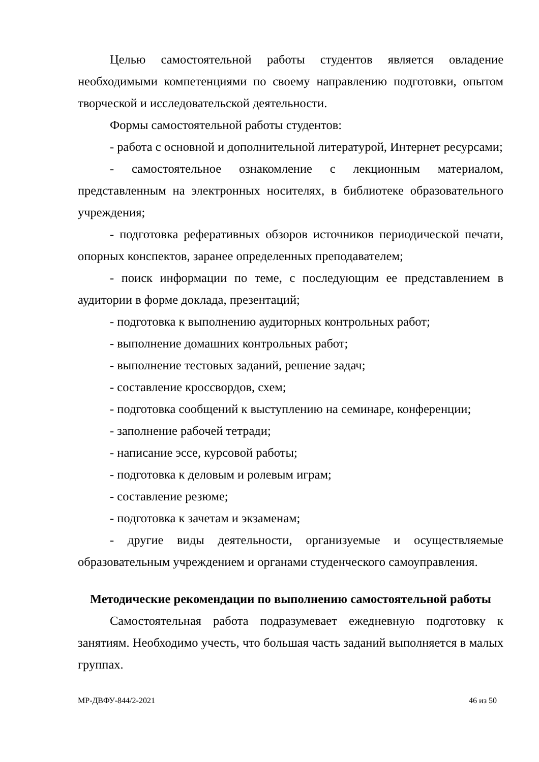Целью самостоятельной работы студентов является овладение необходимыми компетенциями по своему направлению подготовки, опытом творческой и исследовательской деятельности.
Формы самостоятельной работы студентов:
- работа с основной и дополнительной литературой, Интернет ресурсами;
- самостоятельное ознакомление с лекционным материалом, представленным на электронных носителях, в библиотеке образовательного учреждения;
- подготовка реферативных обзоров источников периодической печати, опорных конспектов, заранее определенных преподавателем;
- поиск информации по теме, с последующим ее представлением в аудитории в форме доклада, презентаций;
- подготовка к выполнению аудиторных контрольных работ;
- выполнение домашних контрольных работ;
- выполнение тестовых заданий, решение задач;
- составление кроссвордов, схем;
- подготовка сообщений к выступлению на семинаре, конференции;
- заполнение рабочей тетради;
- написание эссе, курсовой работы;
- подготовка к деловым и ролевым играм;
- составление резюме;
- подготовка к зачетам и экзаменам;
- другие виды деятельности, организуемые и осуществляемые образовательным учреждением и органами студенческого самоуправления.
Методические рекомендации по выполнению самостоятельной работы
Самостоятельная работа подразумевает ежедневную подготовку к занятиям. Необходимо учесть, что большая часть заданий выполняется в малых группах.
МР-ДВФУ-844/2-2021 46 из 50